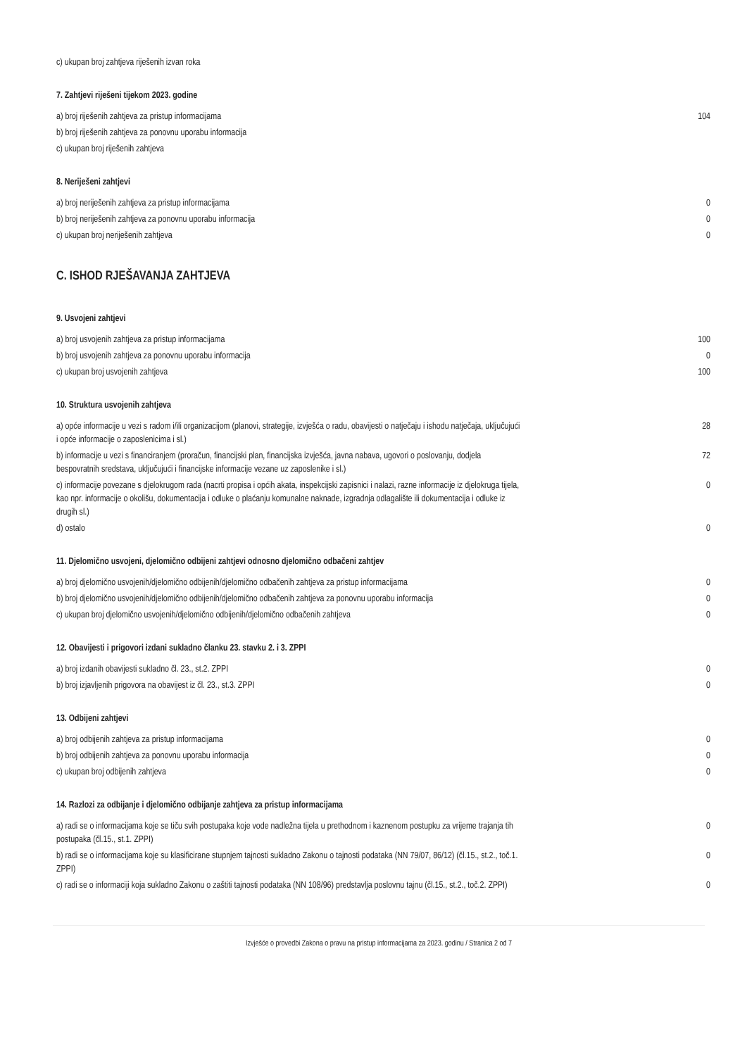| c) ukupan broj zahtjeva riješenih izvan roka | |
7. Zahtjevi riješeni tijekom 2023. godine
| a) broj riješenih zahtjeva za pristup informacijama | 104 |
| b) broj riješenih zahtjeva za ponovnu uporabu informacija | |
| c) ukupan broj riješenih zahtjeva | |
8. Neriješeni zahtjevi
| a) broj neriješenih zahtjeva za pristup informacijama | 0 |
| b) broj neriješenih zahtjeva za ponovnu uporabu informacija | 0 |
| c) ukupan broj neriješenih zahtjeva | 0 |
C. ISHOD RJEŠAVANJA ZAHTJEVA
9. Usvojeni zahtjevi
| a) broj usvojenih zahtjeva za pristup informacijama | 100 |
| b) broj usvojenih zahtjeva za ponovnu uporabu informacija | 0 |
| c) ukupan broj usvojenih zahtjeva | 100 |
10. Struktura usvojenih zahtjeva
| a) opće informacije u vezi s radom i/ili organizacijom (planovi, strategije, izvješća o radu, obavijesti o natječaju i ishodu natječaja, uključujući i opće informacije o zaposlenicima i sl.) | 28 |
| b) informacije u vezi s financiranjem (proračun, financijski plan, financijska izvješća, javna nabava, ugovori o poslovanju, dodjela bespovratnih sredstava, uključujući i financijske informacije vezane uz zaposlenike i sl.) | 72 |
| c) informacije povezane s djelokrugom rada (nacrti propisa i općih akata, inspekcijski zapisnici i nalazi, razne informacije iz djelokruga tijela, kao npr. informacije o okolišu, dokumentacija i odluke o plaćanju komunalne naknade, izgradnja odlagalište ili dokumentacija i odluke iz drugih sl.) | 0 |
| d) ostalo | 0 |
11. Djelomično usvojeni, djelomično odbijeni zahtjevi odnosno djelomično odbačeni zahtjev
| a) broj djelomično usvojenih/djelomično odbijenih/djelomično odbačenih zahtjeva za pristup informacijama | 0 |
| b) broj djelomično usvojenih/djelomično odbijenih/djelomično odbačenih zahtjeva za ponovnu uporabu informacija | 0 |
| c) ukupan broj djelomično usvojenih/djelomično odbijenih/djelomično odbačenih zahtjeva | 0 |
12. Obavijesti i prigovori izdani sukladno članku 23. stavku 2. i 3. ZPPI
| a) broj izdanih obavijesti sukladno čl. 23., st.2. ZPPI | 0 |
| b) broj izjavljenih prigovora na obavijest iz čl. 23., st.3. ZPPI | 0 |
13. Odbijeni zahtjevi
| a) broj odbijenih zahtjeva za pristup informacijama | 0 |
| b) broj odbijenih zahtjeva za ponovnu uporabu informacija | 0 |
| c) ukupan broj odbijenih zahtjeva | 0 |
14. Razlozi za odbijanje i djelomično odbijanje zahtjeva za pristup informacijama
| a) radi se o informacijama koje se tiču svih postupaka koje vode nadležna tijela u prethodnom i kaznenom postupku za vrijeme trajanja tih postupaka (čl.15., st.1. ZPPI) | 0 |
| b) radi se o informacijama koje su klasificirane stupnjem tajnosti sukladno Zakonu o tajnosti podataka (NN 79/07, 86/12) (čl.15., st.2., toč.1. ZPPI) | 0 |
| c) radi se o informaciji koja sukladno Zakonu o zaštiti tajnosti podataka (NN 108/96) predstavlja poslovnu tajnu (čl.15., st.2., toč.2. ZPPI) | 0 |
Izvješće o provedbi Zakona o pravu na pristup informacijama za 2023. godinu / Stranica 2 od 7